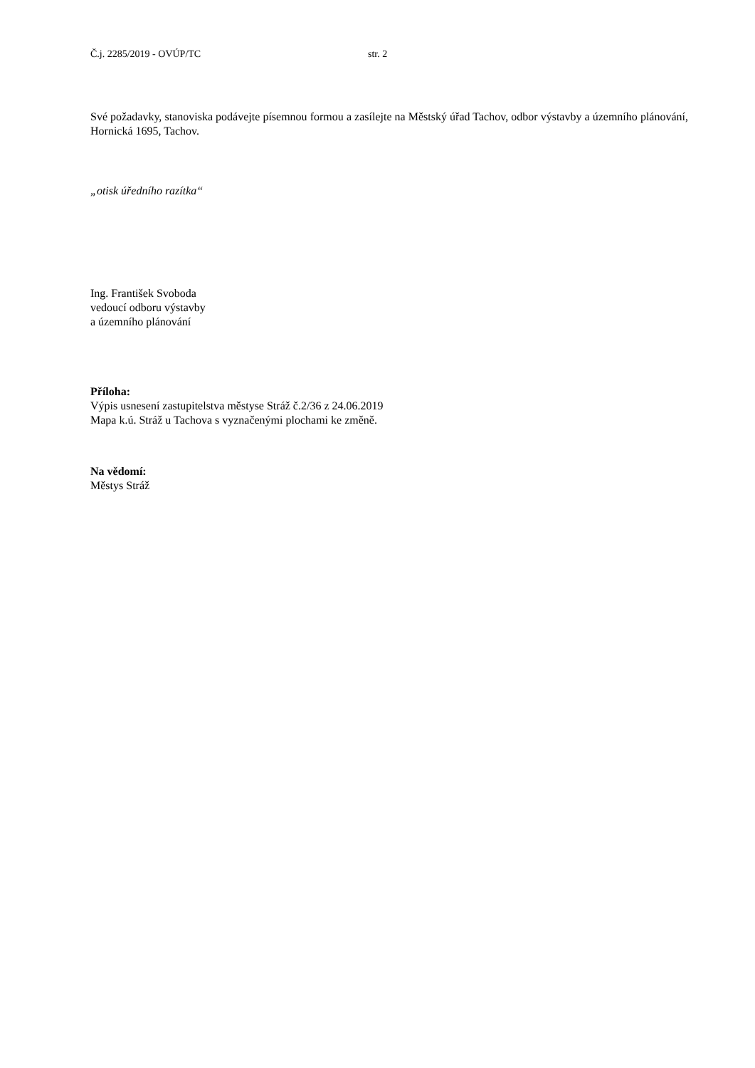Č.j. 2285/2019 - OVÚP/TC str. 2
Své požadavky, stanoviska podávejte písemnou formou a zasílejte na Městský úřad Tachov, odbor výstavby a územního plánování, Hornická 1695, Tachov.
„otisk úředního razítka“
Ing. František Svoboda
vedoucí odboru výstavby
a územního plánování
Příloha:
Výpis usnesení zastupitelstva městyse Stráž č.2/36 z 24.06.2019
Mapa k.ú. Stráž u Tachova s vyznačenými plochami ke změně.
Na vědomí:
Městys Stráž